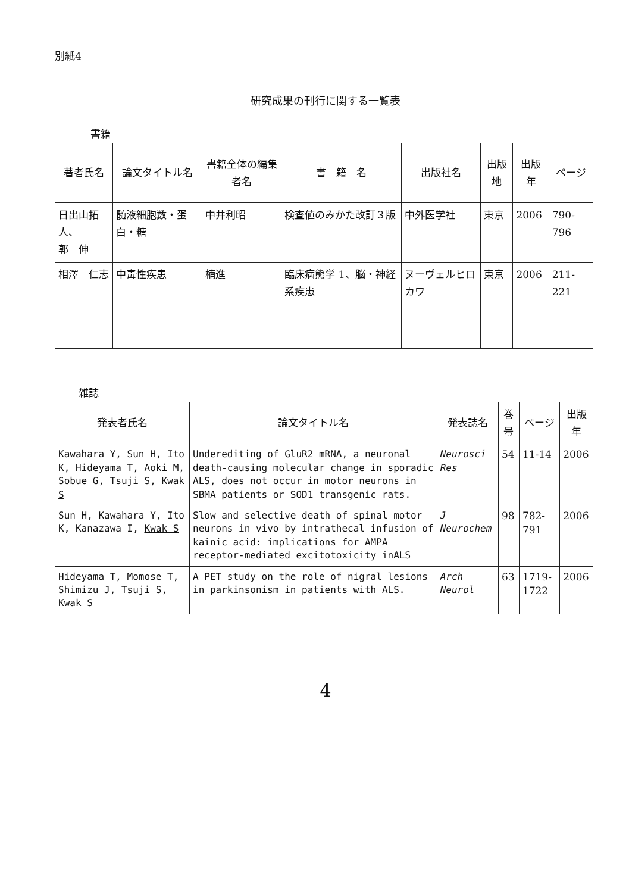別紙4
研究成果の刊行に関する一覧表
書籍
| 著者氏名 | 論文タイトル名 | 書籍全体の編集者名 | 書 籍 名 | 出版社名 | 出版地 | 出版年 | ページ |
| --- | --- | --- | --- | --- | --- | --- | --- |
| 日出山拓人、 郭 伸 | 髄液細胞数・蛋白・糖 | 中井利昭 | 検査値のみかた改訂３版 | 中外医学社 | 東京 | 2006 | 790-796 |
| 相澤 仁志 | 中毒性疾患 | 楠進 | 臨床病態学 1、脳・神経系疾患 | ヌーヴェルヒロカワ | 東京 | 2006 | 211-221 |
雑誌
| 発表者氏名 | 論文タイトル名 | 発表誌名 | 巻号 | ページ | 出版年 |
| --- | --- | --- | --- | --- | --- |
| Kawahara Y, Sun H, Ito K, Hideyama T, Aoki M, Sobue G, Tsuji S, Kwak S | Underediting of GluR2 mRNA, a neuronal death-causing molecular change in sporadic ALS, does not occur in motor neurons in SBMA patients or SOD1 transgenic rats. | Neurosci Res | 54 | 11-14 | 2006 |
| Sun H, Kawahara Y, Ito K, Kanazawa I, Kwak S | Slow and selective death of spinal motor neurons in vivo by intrathecal infusion of kainic acid: implications for AMPA receptor-mediated excitotoxicity inALS | J Neurochem | 98 | 782-791 | 2006 |
| Hideyama T, Momose T, Shimizu J, Tsuji S, Kwak S | A PET study on the role of nigral lesions in parkinsonism in patients with ALS. | Arch Neurol | 63 | 1719-1722 | 2006 |
4